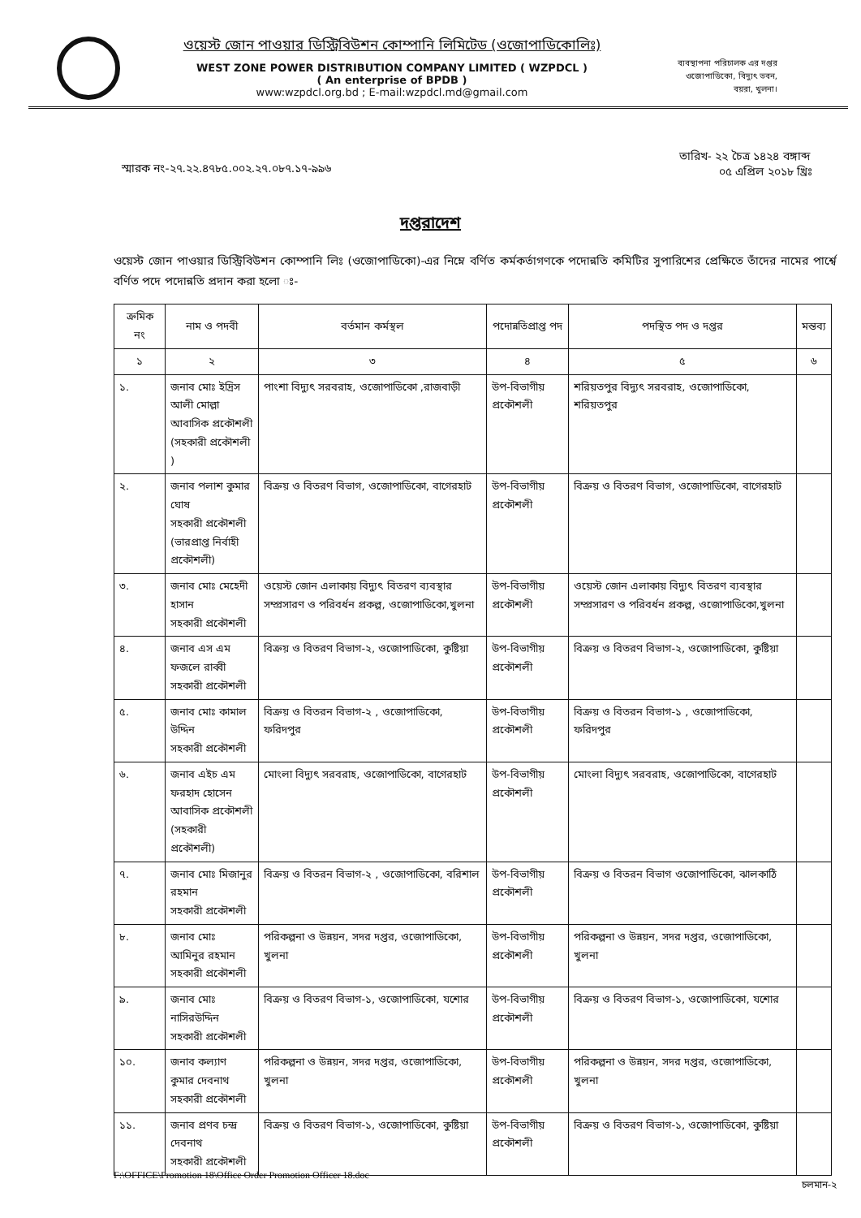ওয়েস্ট জোন পাওয়ার ডিস্ট্রিবিউশন কোম্পানি লিমিটেড (ওজোপাডিকোলিঃ)
WEST ZONE POWER DISTRIBUTION COMPANY LIMITED ( WZPDCL )
( An enterprise of BPDB )
www:wzpdcl.org.bd ; E-mail:wzpdcl.md@gmail.com
ব্যবস্থাপনা পরিচালক এর দপ্তর
ওজোপাডিকো, বিদ্যুৎ ভবন,
বয়রা, খুলনা।
স্মারক নং-২৭.২২.৪৭৮৫.০০২.২৭.০৮৭.১৭-৯৯৬
তারিখ- ২২ চৈত্র ১৪২৪ বঙ্গাব্দ
০৫ এপ্রিল ২০১৮ খ্রিঃ
দপ্তরাদেশ
ওয়েস্ট জোন পাওয়ার ডিস্ট্রিবিউশন কোম্পানি লিঃ (ওজোপাডিকো)-এর নিম্নে বর্ণিত কর্মকর্তাগণকে পদোন্নতি কমিটির সুপারিশের প্রেক্ষিতে তাঁদের নামের পার্শ্বে বর্ণিত পদে পদোন্নতি প্রদান করা হলো ঃ-
| ক্রমিক নং | নাম ও পদবী | বর্তমান কর্মস্থল | পদোন্নতিপ্রাপ্ত পদ | পদস্থিত পদ ও দপ্তর | মন্তব্য |
| --- | --- | --- | --- | --- | --- |
| ১ | ২ | ৩ | ৪ | ৫ | ৬ |
| ১. | জনাব মোঃ ইদ্রিস আলী মোল্লা আবাসিক প্রকৌশলী (সহকারী প্রকৌশলী ) | পাংশা বিদ্যুৎ সরবরাহ, ওজোপাডিকো ,রাজবাড়ী | উপ-বিভাগীয় প্রকৌশলী | শরিয়তপুর বিদ্যুৎ সরবরাহ, ওজোপাডিকো, শরিয়তপুর | |
| ২. | জনাব পলাশ কুমার ঘোষ সহকারী প্রকৌশলী (ভারপ্রাপ্ত নির্বাহী প্রকৌশলী) | বিক্রয় ও বিতরণ বিভাগ, ওজোপাডিকো, বাগেরহাট | উপ-বিভাগীয় প্রকৌশলী | বিক্রয় ও বিতরণ বিভাগ, ওজোপাডিকো, বাগেরহাট | |
| ৩. | জনাব মোঃ মেহেদী হাসান সহকারী প্রকৌশলী | ওয়েস্ট জোন এলাকায় বিদ্যুৎ বিতরণ ব্যবস্থার সম্প্রসারণ ও পরিবর্ধন প্রকল্প, ওজোপাডিকো,খুলনা | উপ-বিভাগীয় প্রকৌশলী | ওয়েস্ট জোন এলাকায় বিদ্যুৎ বিতরণ ব্যবস্থার সম্প্রসারণ ও পরিবর্ধন প্রকল্প, ওজোপাডিকো,খুলনা | |
| ৪. | জনাব এস এম ফজলে রাব্বী সহকারী প্রকৌশলী | বিক্রয় ও বিতরণ বিভাগ-২, ওজোপাডিকো, কুষ্টিয়া | উপ-বিভাগীয় প্রকৌশলী | বিক্রয় ও বিতরণ বিভাগ-২, ওজোপাডিকো, কুষ্টিয়া | |
| ৫. | জনাব মোঃ কামাল উদ্দিন সহকারী প্রকৌশলী | বিক্রয় ও বিতরন বিভাগ-২ , ওজোপাডিকো, ফরিদপুর | উপ-বিভাগীয় প্রকৌশলী | বিক্রয় ও বিতরন বিভাগ-১ , ওজোপাডিকো, ফরিদপুর | |
| ৬. | জনাব এইচ এম ফরহাদ হোসেন আবাসিক প্রকৌশলী (সহকারী প্রকৌশলী) | মোংলা বিদ্যুৎ সরবরাহ, ওজোপাডিকো, বাগেরহাট | উপ-বিভাগীয় প্রকৌশলী | মোংলা বিদ্যুৎ সরবরাহ, ওজোপাডিকো, বাগেরহাট | |
| ৭. | জনাব মোঃ মিজানুর রহমান সহকারী প্রকৌশলী | বিক্রয় ও বিতরন বিভাগ-২ , ওজোপাডিকো, বরিশাল | উপ-বিভাগীয় প্রকৌশলী | বিক্রয় ও বিতরন বিভাগ ওজোপাডিকো, ঝালকাঠি | |
| ৮. | জনাব মোঃ আমিনুর রহমান সহকারী প্রকৌশলী | পরিকল্পনা ও উন্নয়ন, সদর দপ্তর, ওজোপাডিকো, খুলনা | উপ-বিভাগীয় প্রকৌশলী | পরিকল্পনা ও উন্নয়ন, সদর দপ্তর, ওজোপাডিকো, খুলনা | |
| ৯. | জনাব মোঃ নাসিরউদ্দিন সহকারী প্রকৌশলী | বিক্রয় ও বিতরণ বিভাগ-১, ওজোপাডিকো, যশোর | উপ-বিভাগীয় প্রকৌশলী | বিক্রয় ও বিতরণ বিভাগ-১, ওজোপাডিকো, যশোর | |
| ১০. | জনাব কল্যাণ কুমার দেবনাথ সহকারী প্রকৌশলী | পরিকল্পনা ও উন্নয়ন, সদর দপ্তর, ওজোপাডিকো, খুলনা | উপ-বিভাগীয় প্রকৌশলী | পরিকল্পনা ও উন্নয়ন, সদর দপ্তর, ওজোপাডিকো, খুলনা | |
| ১১. | জনাব প্রণব চন্দ্র দেবনাথ সহকারী প্রকৌশলী | বিক্রয় ও বিতরণ বিভাগ-১, ওজোপাডিকো, কুষ্টিয়া | উপ-বিভাগীয় প্রকৌশলী | বিক্রয় ও বিতরণ বিভাগ-১, ওজোপাডিকো, কুষ্টিয়া | |
চলমান-২
F:\OFFICE\Promotion 18\Office Order Promotion Officer 18.doc